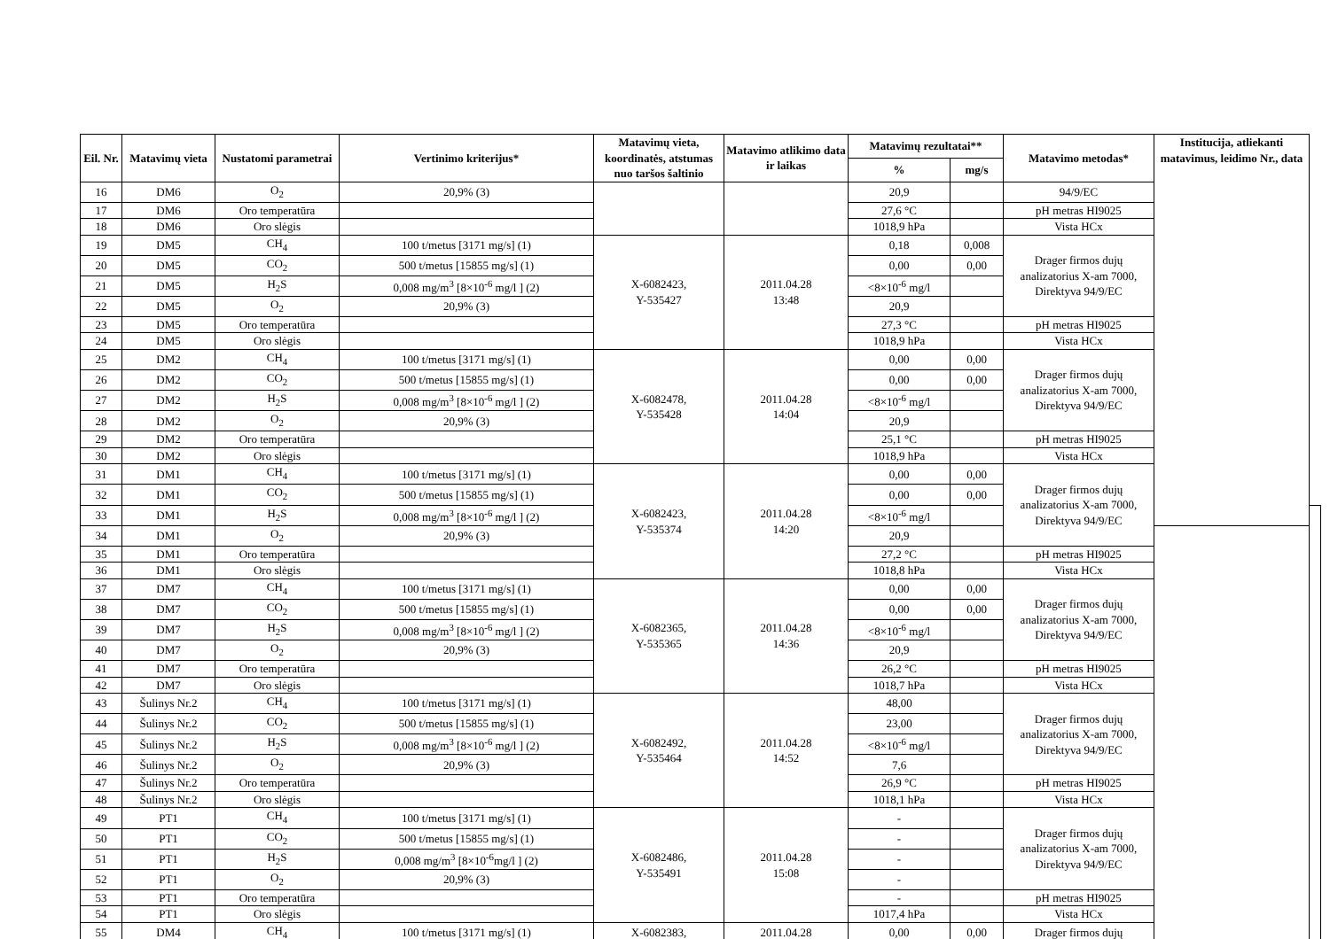| Eil. Nr. | Matavimų vieta | Nustatomi parametrai | Vertinimo kriterijus* | Matavimų vieta, koordinatės, atstumas nuo taršos šaltinio | Matavimo atlikimo data ir laikas | Matavimų rezultatai** | | Matavimo metodas* | Institucija, atliekanti matavimus, leidimo Nr., data | |
| --- | --- | --- | --- | --- | --- | --- | --- | --- | --- | --- |
| | | | | | | % | mg/s | | | |
| 16 | DM6 | O<sub>2</sub> | 20,9% (3) | | | 20,9 | | 94/9/EC | | |
| 17 | DM6 | Oro temperatūra | | | | 27,6 °C | | pH metras HI9025 | | |
| 18 | DM6 | Oro slėgis | | | | 1018,9 hPa | | Vista HCx | | |
| 19 | DM5 | CH<sub>4</sub> | 100 t/metus [3171 mg/s] (1) | X-6082423, Y-535427 | 2011.04.28 13:48 | 0,18 | 0,008 | Drager firmos dujų analizatorius X-am 7000, Direktyva 94/9/EC | | |
| 20 | DM5 | CO<sub>2</sub> | 500 t/metus [15855 mg/s] (1) | | | 0,00 | 0,00 | | | |
| 21 | DM5 | H<sub>2</sub>S | 0,008 mg/m<sup>3</sup> [8×10<sup>-6</sup> mg/l ] (2) | | | <8×10<sup>-6</sup> mg/l | | | | |
| 22 | DM5 | O<sub>2</sub> | 20,9% (3) | | | 20,9 | | | | |
| 23 | DM5 | Oro temperatūra | | | | 27,3 °C | | pH metras HI9025 | | |
| 24 | DM5 | Oro slėgis | | | | 1018,9 hPa | | Vista HCx | | |
| 25 | DM2 | CH<sub>4</sub> | 100 t/metus [3171 mg/s] (1) | X-6082478, Y-535428 | 2011.04.28 14:04 | 0,00 | 0,00 | Drager firmos dujų analizatorius X-am 7000, Direktyva 94/9/EC | | |
| 26 | DM2 | CO<sub>2</sub> | 500 t/metus [15855 mg/s] (1) | | | 0,00 | 0,00 | | | |
| 27 | DM2 | H<sub>2</sub>S | 0,008 mg/m<sup>3</sup> [8×10<sup>-6</sup> mg/l ] (2) | | | <8×10<sup>-6</sup> mg/l | | | | |
| 28 | DM2 | O<sub>2</sub> | 20,9% (3) | | | 20,9 | | | | |
| 29 | DM2 | Oro temperatūra | | | | 25,1 °C | | pH metras HI9025 | | |
| 30 | DM2 | Oro slėgis | | | | 1018,9 hPa | | Vista HCx | | |
| 31 | DM1 | CH<sub>4</sub> | 100 t/metus [3171 mg/s] (1) | X-6082423, Y-535374 | 2011.04.28 14:20 | 0,00 | 0,00 | Drager firmos dujų analizatorius X-am 7000, Direktyva 94/9/EC | | |
| 32 | DM1 | CO<sub>2</sub> | 500 t/metus [15855 mg/s] (1) | | | 0,00 | 0,00 | | | |
| 33 | DM1 | H<sub>2</sub>S | 0,008 mg/m<sup>3</sup> [8×10<sup>-6</sup> mg/l ] (2) | | | <8×10<sup>-6</sup> mg/l | | | | |
| 34 | DM1 | O<sub>2</sub> | 20,9% (3) | | | 20,9 | | | | |
| 35 | DM1 | Oro temperatūra | | | | 27,2 °C | | pH metras HI9025 | | |
| 36 | DM1 | Oro slėgis | | | | 1018,8 hPa | | Vista HCx | | |
| 37 | DM7 | CH<sub>4</sub> | 100 t/metus [3171 mg/s] (1) | X-6082365, Y-535365 | 2011.04.28 14:36 | 0,00 | 0,00 | Drager firmos dujų analizatorius X-am 7000, Direktyva 94/9/EC | | |
| 38 | DM7 | CO<sub>2</sub> | 500 t/metus [15855 mg/s] (1) | | | 0,00 | 0,00 | | | |
| 39 | DM7 | H<sub>2</sub>S | 0,008 mg/m<sup>3</sup> [8×10<sup>-6</sup> mg/l ] (2) | | | <8×10<sup>-6</sup> mg/l | | | | |
| 40 | DM7 | O<sub>2</sub> | 20,9% (3) | | | 20,9 | | | | |
| 41 | DM7 | Oro temperatūra | | | | 26,2 °C | | pH metras HI9025 | | |
| 42 | DM7 | Oro slėgis | | | | 1018,7 hPa | | Vista HCx | | |
| 43 | Šulinys Nr.2 | CH<sub>4</sub> | 100 t/metus [3171 mg/s] (1) | X-6082492, Y-535464 | 2011.04.28 14:52 | 48,00 | | Drager firmos dujų analizatorius X-am 7000, Direktyva 94/9/EC | | |
| 44 | Šulinys Nr.2 | CO<sub>2</sub> | 500 t/metus [15855 mg/s] (1) | | | 23,00 | | | | |
| 45 | Šulinys Nr.2 | H<sub>2</sub>S | 0,008 mg/m<sup>3</sup> [8×10<sup>-6</sup> mg/l ] (2) | | | <8×10<sup>-6</sup> mg/l | | | | |
| 46 | Šulinys Nr.2 | O<sub>2</sub> | 20,9% (3) | | | 7,6 | | | | |
| 47 | Šulinys Nr.2 | Oro temperatūra | | | | 26,9 °C | | pH metras HI9025 | | |
| 48 | Šulinys Nr.2 | Oro slėgis | | | | 1018,1 hPa | | Vista HCx | | |
| 49 | PT1 | CH<sub>4</sub> | 100 t/metus [3171 mg/s] (1) | X-6082486, Y-535491 | 2011.04.28 15:08 | - | | Drager firmos dujų analizatorius X-am 7000, Direktyva 94/9/EC | | |
| 50 | PT1 | CO<sub>2</sub> | 500 t/metus [15855 mg/s] (1) | | | - | | | | |
| 51 | PT1 | H<sub>2</sub>S | 0,008 mg/m<sup>3</sup> [8×10<sup>-6</sup>mg/l ] (2) | | | - | | | | |
| 52 | PT1 | O<sub>2</sub> | 20,9% (3) | | | - | | | | |
| 53 | PT1 | Oro temperatūra | | | | - | | pH metras HI9025 | | |
| 54 | PT1 | Oro slėgis | | | | 1017,4 hPa | | Vista HCx | | |
| 55 | DM4 | CH<sub>4</sub> | 100 t/metus [3171 mg/s] (1) | X-6082383, | 2011.04.28 | 0,00 | 0,00 | Drager firmos dujų | | |